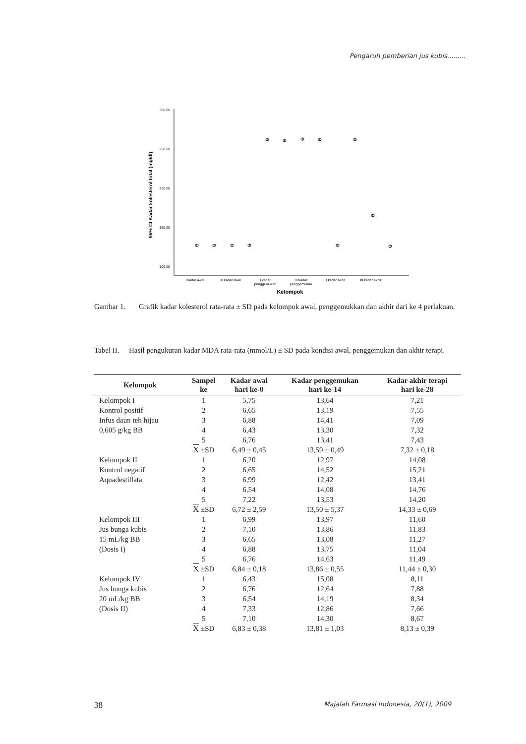Pengaruh pemberian jus kubis.........
300.00
250.00
200.00
150.00
100.00
95% CI Kadar kolesterol total (mg/dl)
Φ
Φ
Φ
Φ
Φ
Φ
Φ
Φ
Φ
Φ
Φ
Φ
I kadar awal
III kadar awal
I kadar
penggemukan
III kadar
penggemukan
I kadar akhir
III kadar akhir
Kelompok
Gambar 1. Grafik kadar kolesterol rata-rata ± SD pada kelompok awal, penggemukkan dan akhir dari ke 4 perlakuan.
Tabel II. Hasil pengukuran kadar MDA rata-rata (mmol/L) ± SD pada kondisi awal, penggemukan dan akhir terapi.
| Kelompok | Sampel ke | Kadar awal hari ke-0 | Kadar penggemukan hari ke-14 | Kadar akhir terapi hari ke-28 |
| --- | --- | --- | --- | --- |
| Kelompok I | 1 | 5,75 | 13,64 | 7,21 |
| Kontrol positif | 2 | 6,65 | 13,19 | 7,55 |
| Infus daun teh hijau | 3 | 6,88 | 14,41 | 7,09 |
| 0,605 g/kg BB | 4 | 6,43 | 13,30 | 7,32 |
| | 5 | 6,76 | 13,41 | 7,43 |
| | X ±SD | 6,49 ± 0,45 | 13,59 ± 0,49 | 7,32 ± 0,18 |
| Kelompok II | 1 | 6,20 | 12,97 | 14,08 |
| Kontrol negatif | 2 | 6,65 | 14,52 | 15,21 |
| Aquadestillata | 3 | 6,99 | 12,42 | 13,41 |
| | 4 | 6,54 | 14,08 | 14,76 |
| | 5 | 7,22 | 13,53 | 14,20 |
| | X ±SD | 6,72 ± 2,59 | 13,50 ± 5,37 | 14,33 ± 0,69 |
| Kelompok III | 1 | 6,99 | 13,97 | 11,60 |
| Jus bunga kubis | 2 | 7,10 | 13,86 | 11,83 |
| 15 mL/kg BB | 3 | 6,65 | 13,08 | 11,27 |
| (Dosis I) | 4 | 6,88 | 13,75 | 11,04 |
| | 5 | 6,76 | 14,63 | 11,49 |
| | X ±SD | 6,84 ± 0,18 | 13,86 ± 0,55 | 11,44 ± 0,30 |
| Kelompok IV | 1 | 6,43 | 15,08 | 8,11 |
| Jus bunga kubis | 2 | 6,76 | 12,64 | 7,88 |
| 20 mL/kg BB | 3 | 6,54 | 14,19 | 8,34 |
| (Dosis II) | 4 | 7,33 | 12,86 | 7,66 |
| | 5 | 7,10 | 14,30 | 8,67 |
| | X ±SD | 6,83 ± 0,38 | 13,81 ± 1,03 | 8,13 ± 0,39 |
38 Majalah Farmasi Indonesia, 20(1), 2009